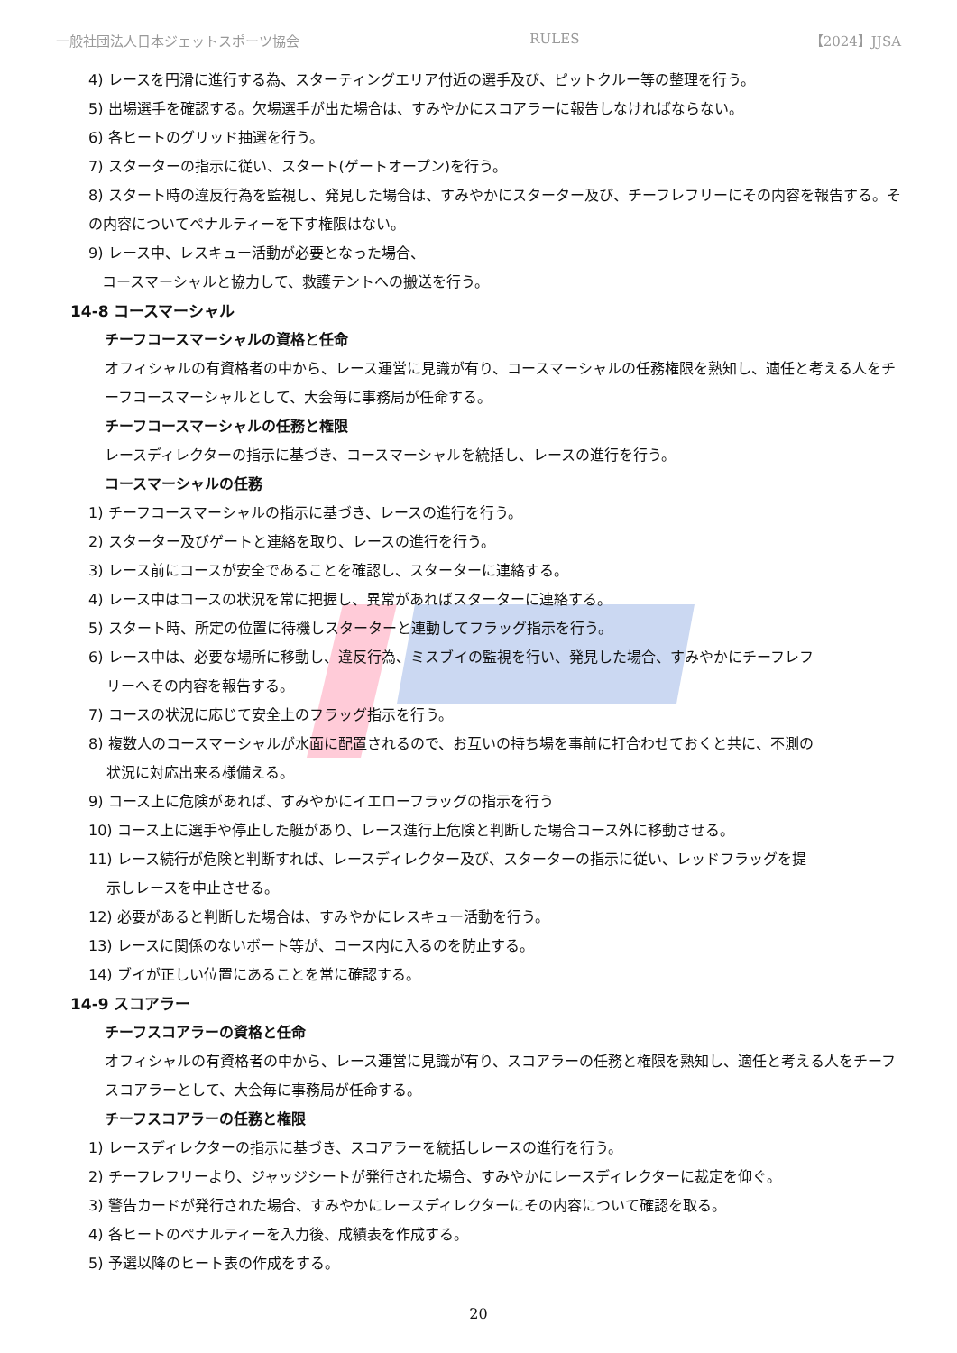一般社団法人日本ジェットスポーツ協会 RULES 【2024】JJSA
4) レースを円滑に進行する為、スターティングエリア付近の選手及び、ピットクルー等の整理を行う。
5) 出場選手を確認する。欠場選手が出た場合は、すみやかにスコアラーに報告しなければならない。
6) 各ヒートのグリッド抽選を行う。
7) スターターの指示に従い、スタート(ゲートオープン)を行う。
8) スタート時の違反行為を監視し、発見した場合は、すみやかにスターター及び、チーフレフリーにその内容を報告する。その内容についてペナルティーを下す権限はない。
9) レース中、レスキュー活動が必要となった場合、
コースマーシャルと協力して、救護テントへの搬送を行う。
14-8 コースマーシャル
チーフコースマーシャルの資格と任命
オフィシャルの有資格者の中から、レース運営に見識が有り、コースマーシャルの任務権限を熟知し、適任と考える人をチーフコースマーシャルとして、大会毎に事務局が任命する。
チーフコースマーシャルの任務と権限
レースディレクターの指示に基づき、コースマーシャルを統括し、レースの進行を行う。
コースマーシャルの任務
1) チーフコースマーシャルの指示に基づき、レースの進行を行う。
2) スターター及びゲートと連絡を取り、レースの進行を行う。
3) レース前にコースが安全であることを確認し、スターターに連絡する。
4) レース中はコースの状況を常に把握し、異常があればスターターに連絡する。
5) スタート時、所定の位置に待機しスターターと連動してフラッグ指示を行う。
6) レース中は、必要な場所に移動し、違反行為、ミスブイの監視を行い、発見した場合、すみやかにチーフレフ
リーへその内容を報告する。
7) コースの状況に応じて安全上のフラッグ指示を行う。
8) 複数人のコースマーシャルが水面に配置されるので、お互いの持ち場を事前に打合わせておくと共に、不測の
状況に対応出来る様備える。
9) コース上に危険があれば、すみやかにイエローフラッグの指示を行う
10) コース上に選手や停止した艇があり、レース進行上危険と判断した場合コース外に移動させる。
11) レース続行が危険と判断すれば、レースディレクター及び、スターターの指示に従い、レッドフラッグを提
示しレースを中止させる。
12) 必要があると判断した場合は、すみやかにレスキュー活動を行う。
13) レースに関係のないボート等が、コース内に入るのを防止する。
14) ブイが正しい位置にあることを常に確認する。
14-9 スコアラー
チーフスコアラーの資格と任命
オフィシャルの有資格者の中から、レース運営に見識が有り、スコアラーの任務と権限を熟知し、適任と考える人をチーフスコアラーとして、大会毎に事務局が任命する。
チーフスコアラーの任務と権限
1) レースディレクターの指示に基づき、スコアラーを統括しレースの進行を行う。
2) チーフレフリーより、ジャッジシートが発行された場合、すみやかにレースディレクターに裁定を仰ぐ。
3) 警告カードが発行された場合、すみやかにレースディレクターにその内容について確認を取る。
4) 各ヒートのペナルティーを入力後、成績表を作成する。
5) 予選以降のヒート表の作成をする。
20